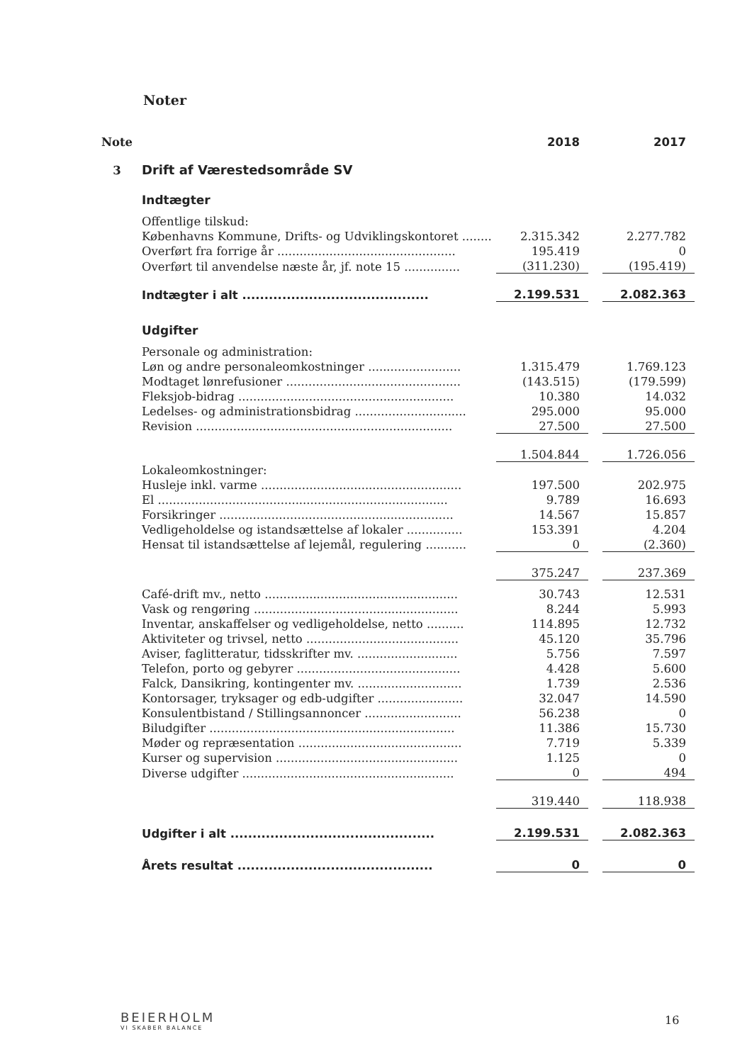Noter
| Note | | 2018 | | 2017 |
| 3 | Drift af Værestedsområde SV | | | |
| | Indtægter | | | |
| | Offentlige tilskud: | | | |
| | Københavns Kommune, Drifts- og Udviklingskontoret ........ | 2.315.342 | | 2.277.782 |
| | Overført fra forrige år ................................................ | 195.419 | | 0 |
| | Overført til anvendelse næste år, jf. note 15 ............... | (311.230) | | (195.419) |
| | Indtægter i alt .......................................... | 2.199.531 | | 2.082.363 |
| | Udgifter | | | |
| | Personale og administration: | | | |
| | Løn og andre personaleomkostninger ......................... | 1.315.479 | | 1.769.123 |
| | Modtaget lønrefusioner ............................................... | (143.515) | | (179.599) |
| | Fleksjob-bidrag .......................................................... | 10.380 | | 14.032 |
| | Ledelses- og administrationsbidrag .............................. | 295.000 | | 95.000 |
| | Revision ..................................................................... | 27.500 | | 27.500 |
| | | 1.504.844 | | 1.726.056 |
| | Lokaleomkostninger: | | | |
| | Husleje inkl. varme ...................................................... | 197.500 | | 202.975 |
| | El .............................................................................. | 9.789 | | 16.693 |
| | Forsikringer ............................................................... | 14.567 | | 15.857 |
| | Vedligeholdelse og istandsættelse af lokaler ............... | 153.391 | | 4.204 |
| | Hensat til istandsættelse af lejemål, regulering ........... | 0 | | (2.360) |
| | | 375.247 | | 237.369 |
| | Café-drift mv., netto .................................................... | 30.743 | | 12.531 |
| | Vask og rengøring ....................................................... | 8.244 | | 5.993 |
| | Inventar, anskaffelser og vedligeholdelse, netto .......... | 114.895 | | 12.732 |
| | Aktiviteter og trivsel, netto ......................................... | 45.120 | | 35.796 |
| | Aviser, faglitteratur, tidsskrifter mv. ........................... | 5.756 | | 7.597 |
| | Telefon, porto og gebyrer ............................................ | 4.428 | | 5.600 |
| | Falck, Dansikring, kontingenter mv. ............................ | 1.739 | | 2.536 |
| | Kontorsager, tryksager og edb-udgifter ....................... | 32.047 | | 14.590 |
| | Konsulentbistand / Stillingsannoncer .......................... | 56.238 | | 0 |
| | Biludgifter .................................................................. | 11.386 | | 15.730 |
| | Møder og repræsentation ............................................ | 7.719 | | 5.339 |
| | Kurser og supervision ................................................. | 1.125 | | 0 |
| | Diverse udgifter ......................................................... | 0 | | 494 |
| | | 319.440 | | 118.938 |
| | Udgifter i alt .............................................. | 2.199.531 | | 2.082.363 |
| | Årets resultat ............................................ | 0 | | 0 |
BEIERHOLM
VI SKABER BALANCE
16